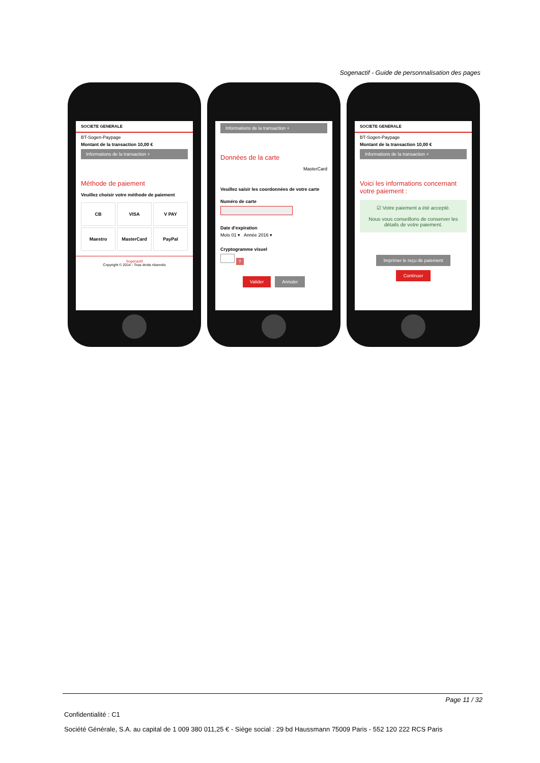Sogenactif - Guide de personnalisation des pages
SOCIETE GENERALE
BT-Sogen-Paypage
Montant de la transaction 10,00 €
Informations de la transaction +
Méthode de paiement
Veuillez choisir votre méthode de paiement
CB
VISA
V PAY
Maestro
MasterCard
PayPal
Sogenactif
Copyright © 2014 - Tous droits réservés
Informations de la transaction +
Données de la carte
MasterCard
Veuillez saisir les coordonnées de votre carte
Numéro de carte
Date d'expiration
Mois 01 ▾ Année 2016 ▾
Cryptogramme visuel
?
Valider Annuler
SOCIETE GENERALE
BT-Sogen-Paypage
Montant de la transaction 10,00 €
Informations de la transaction +
Voici les informations concernant votre paiement :
☑ Votre paiement a été accepté.
Nous vous conseillons de conserver les détails de votre paiement.
Imprimer le reçu de paiement
Continuer
Page 11 / 32
Confidentialité : C1
Société Générale, S.A. au capital de 1 009 380 011,25 € - Siège social : 29 bd Haussmann 75009 Paris - 552 120 222 RCS Paris